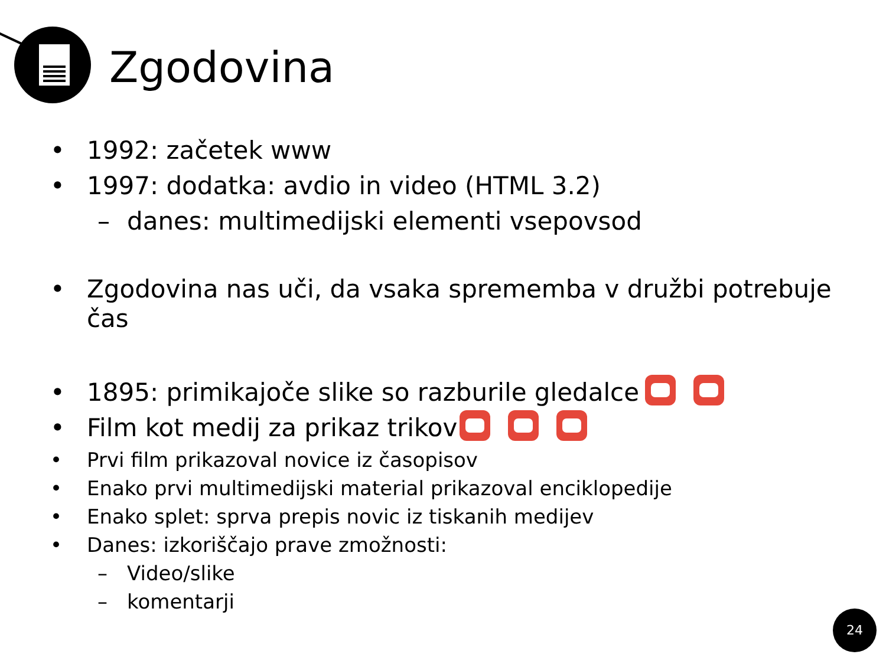Zgodovina
• 1992: začetek www
• 1997: dodatka: avdio in video (HTML 3.2)
– danes: multimedijski elementi vsepovsod
• Zgodovina nas uči, da vsaka sprememba v družbi potrebuje čas
• 1895: primikajoče slike so razburile gledalce
• Film kot medij za prikaz trikov
• Prvi film prikazoval novice iz časopisov
• Enako prvi multimedijski material prikazoval enciklopedije
• Enako splet: sprva prepis novic iz tiskanih medijev
• Danes: izkoriščajo prave zmožnosti:
– Video/slike
– komentarji
24